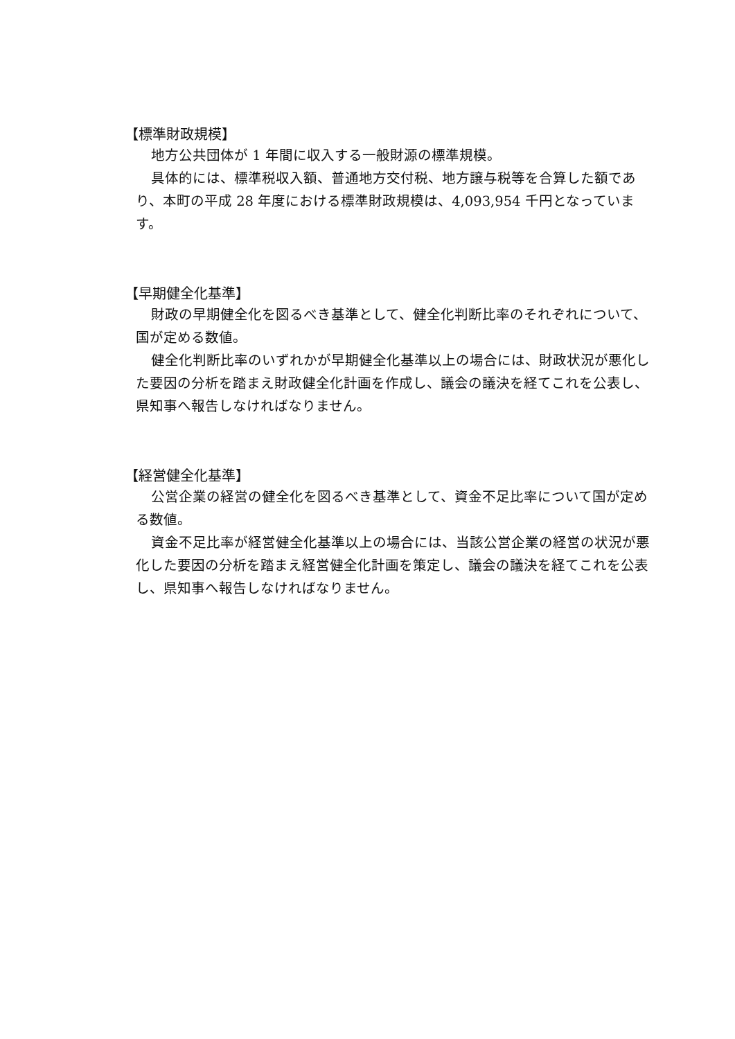【標準財政規模】
地方公共団体が 1 年間に収入する一般財源の標準規模。
具体的には、標準税収入額、普通地方交付税、地方譲与税等を合算した額であり、本町の平成 28 年度における標準財政規模は、4,093,954 千円となっています。
【早期健全化基準】
財政の早期健全化を図るべき基準として、健全化判断比率のそれぞれについて、国が定める数値。
健全化判断比率のいずれかが早期健全化基準以上の場合には、財政状況が悪化した要因の分析を踏まえ財政健全化計画を作成し、議会の議決を経てこれを公表し、県知事へ報告しなければなりません。
【経営健全化基準】
公営企業の経営の健全化を図るべき基準として、資金不足比率について国が定める数値。
資金不足比率が経営健全化基準以上の場合には、当該公営企業の経営の状況が悪化した要因の分析を踏まえ経営健全化計画を策定し、議会の議決を経てこれを公表し、県知事へ報告しなければなりません。